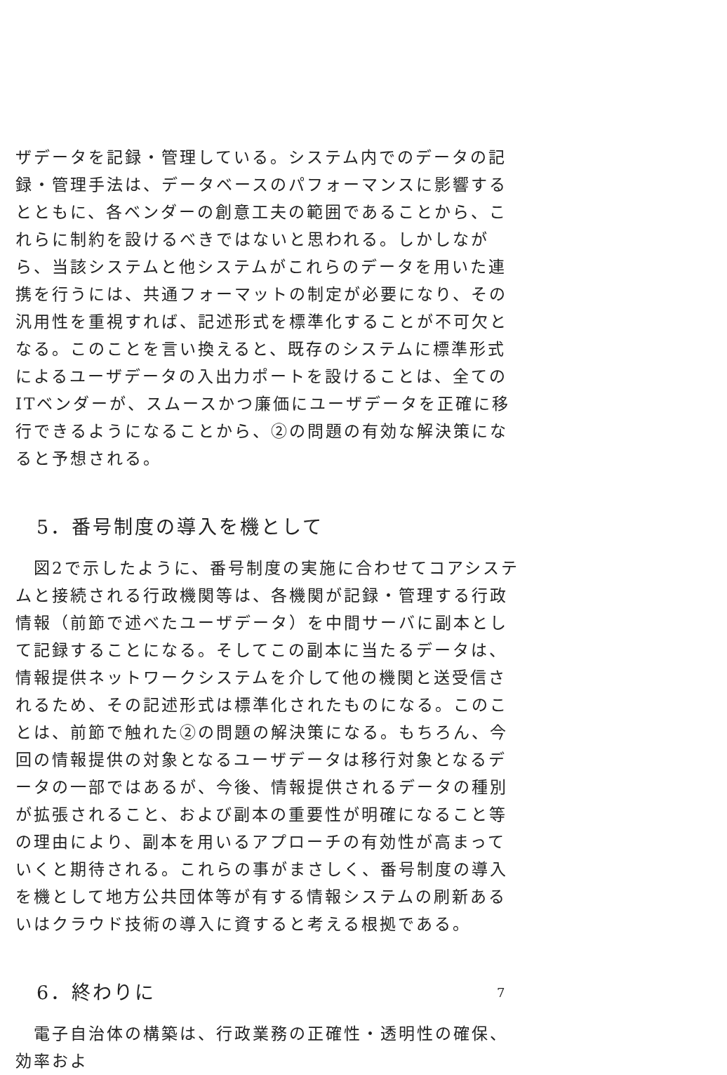ザデータを記録・管理している。システム内でのデータの記録・管理手法は、データベースのパフォーマンスに影響するとともに、各ベンダーの創意工夫の範囲であることから、これらに制約を設けるべきではないと思われる。しかしながら、当該システムと他システムがこれらのデータを用いた連携を行うには、共通フォーマットの制定が必要になり、その汎用性を重視すれば、記述形式を標準化することが不可欠となる。このことを言い換えると、既存のシステムに標準形式によるユーザデータの入出力ポートを設けることは、全てのITベンダーが、スムースかつ廉価にユーザデータを正確に移行できるようになることから、②の問題の有効な解決策になると予想される。
5．番号制度の導入を機として
　図2で示したように、番号制度の実施に合わせてコアシステムと接続される行政機関等は、各機関が記録・管理する行政情報（前節で述べたユーザデータ）を中間サーバに副本として記録することになる。そしてこの副本に当たるデータは、情報提供ネットワークシステムを介して他の機関と送受信されるため、その記述形式は標準化されたものになる。このことは、前節で触れた②の問題の解決策になる。もちろん、今回の情報提供の対象となるユーザデータは移行対象となるデータの一部ではあるが、今後、情報提供されるデータの種別が拡張されること、および副本の重要性が明確になること等の理由により、副本を用いるアプローチの有効性が高まっていくと期待される。これらの事がまさしく、番号制度の導入を機として地方公共団体等が有する情報システムの刷新あるいはクラウド技術の導入に資すると考える根拠である。
6．終わりに
　電子自治体の構築は、行政業務の正確性・透明性の確保、効率およ
7